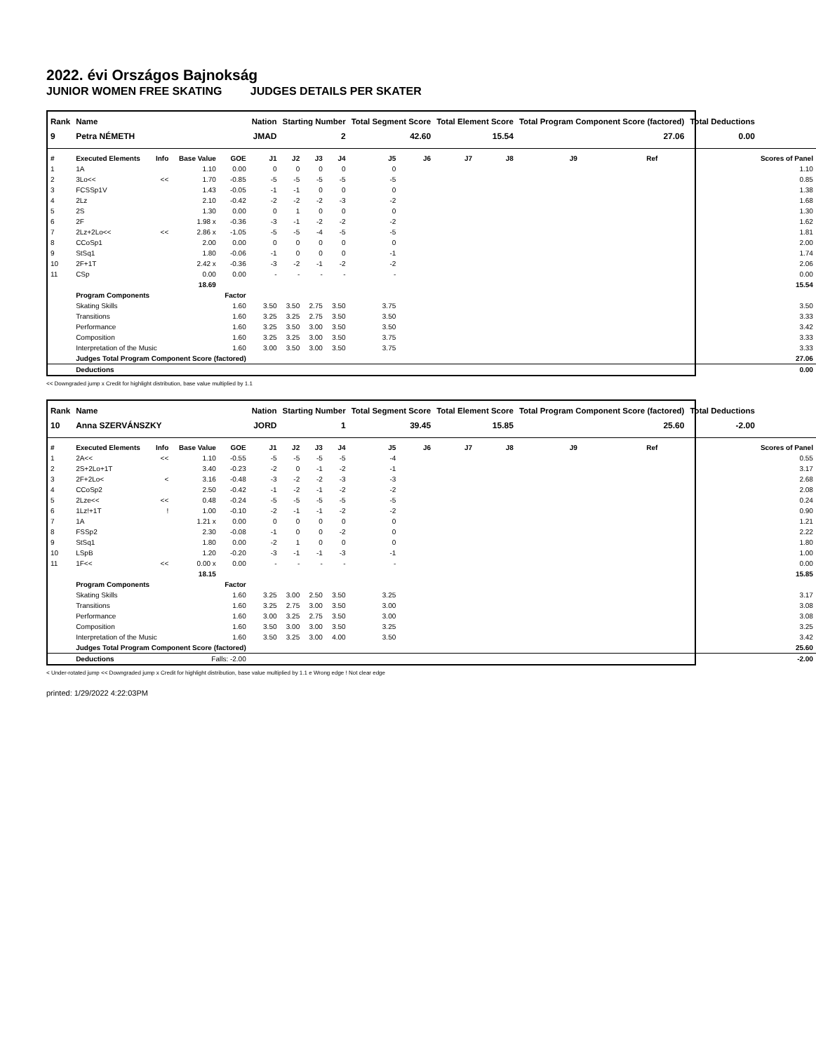2022. évi Országos Bajnokság
JUNIOR WOMEN FREE SKATING JUDGES DETAILS PER SKATER
| Rank | Name | | | | Nation | Starting Number | | | Total Segment Score | | Total Element Score | | Total Program Component Score (factored) | | | Total Deductions | |
| --- | --- | --- | --- | --- | --- | --- | --- | --- | --- | --- | --- | --- | --- | --- | --- | --- | --- |
| 9 | Petra NÉMETH | | | | JMAD | 2 | | | 42.60 | | 15.54 | | 27.06 | | | 0.00 | |
| # | Executed Elements | Info | Base Value | GOE | J1 | J2 | J3 | J4 | J5 | J6 | J7 | J8 | J9 | Ref | | | Scores of Panel |
| 1 | 1A | | 1.10 | 0.00 | 0 | 0 | 0 | 0 | 0 | | | | | | | | 1.10 |
| 2 | 3Lo<< | << | 1.70 | -0.85 | -5 | -5 | -5 | -5 | -5 | | | | | | | | 0.85 |
| 3 | FCSSp1V | | 1.43 | -0.05 | -1 | -1 | 0 | 0 | 0 | | | | | | | | 1.38 |
| 4 | 2Lz | | 2.10 | -0.42 | -2 | -2 | -2 | -3 | -2 | | | | | | | | 1.68 |
| 5 | 2S | | 1.30 | 0.00 | 0 | 1 | 0 | 0 | 0 | | | | | | | | 1.30 |
| 6 | 2F | | 1.98 x | -0.36 | -3 | -1 | -2 | -2 | -2 | | | | | | | | 1.62 |
| 7 | 2Lz+2Lo<< | << | 2.86 x | -1.05 | -5 | -5 | -4 | -5 | -5 | | | | | | | | 1.81 |
| 8 | CCoSp1 | | 2.00 | 0.00 | 0 | 0 | 0 | 0 | 0 | | | | | | | | 2.00 |
| 9 | StSq1 | | 1.80 | -0.06 | -1 | 0 | 0 | 0 | -1 | | | | | | | | 1.74 |
| 10 | 2F+1T | | 2.42 x | -0.36 | -3 | -2 | -1 | -2 | -2 | | | | | | | | 2.06 |
| 11 | CSp | | 0.00 | 0.00 | - | - | - | - | - | | | | | | | | 0.00 |
| | | | 18.69 | | | | | | | | | | | | | | 15.54 |
| | Program Components | | | Factor | | | | | | | | | | | | | |
| | Skating Skills | | | 1.60 | 3.50 | 3.50 | 2.75 | 3.50 | 3.75 | | | | | | | | 3.50 |
| | Transitions | | | 1.60 | 3.25 | 3.25 | 2.75 | 3.50 | 3.50 | | | | | | | | 3.33 |
| | Performance | | | 1.60 | 3.25 | 3.50 | 3.00 | 3.50 | 3.50 | | | | | | | | 3.42 |
| | Composition | | | 1.60 | 3.25 | 3.25 | 3.00 | 3.50 | 3.75 | | | | | | | | 3.33 |
| | Interpretation of the Music | | | 1.60 | 3.00 | 3.50 | 3.00 | 3.50 | 3.75 | | | | | | | | 3.33 |
| | Judges Total Program Component Score (factored) | | | | | | | | | | | | | | | | 27.06 |
| | Deductions | | | | | | | | | | | | | | | | 0.00 |
<< Downgraded jump x Credit for highlight distribution, base value multiplied by 1.1
| Rank | Name | | | | Nation | Starting Number | | | Total Segment Score | | Total Element Score | | Total Program Component Score (factored) | | | Total Deductions | |
| --- | --- | --- | --- | --- | --- | --- | --- | --- | --- | --- | --- | --- | --- | --- | --- | --- | --- |
| 10 | Anna SZERVÁNSZKY | | | | JORD | 1 | | | 39.45 | | 15.85 | | 25.60 | | | -2.00 | |
| # | Executed Elements | Info | Base Value | GOE | J1 | J2 | J3 | J4 | J5 | J6 | J7 | J8 | J9 | Ref | | | Scores of Panel |
| 1 | 2A<< | << | 1.10 | -0.55 | -5 | -5 | -5 | -5 | -4 | | | | | | | | 0.55 |
| 2 | 2S+2Lo+1T | | 3.40 | -0.23 | -2 | 0 | -1 | -2 | -1 | | | | | | | | 3.17 |
| 3 | 2F+2Lo< | < | 3.16 | -0.48 | -3 | -2 | -2 | -3 | -3 | | | | | | | | 2.68 |
| 4 | CCoSp2 | | 2.50 | -0.42 | -1 | -2 | -1 | -2 | -2 | | | | | | | | 2.08 |
| 5 | 2Lze<< | << | 0.48 | -0.24 | -5 | -5 | -5 | -5 | -5 | | | | | | | | 0.24 |
| 6 | 1Lz!+1T | ! | 1.00 | -0.10 | -2 | -1 | -1 | -2 | -2 | | | | | | | | 0.90 |
| 7 | 1A | | 1.21 x | 0.00 | 0 | 0 | 0 | 0 | 0 | | | | | | | | 1.21 |
| 8 | FSSp2 | | 2.30 | -0.08 | -1 | 0 | 0 | -2 | 0 | | | | | | | | 2.22 |
| 9 | StSq1 | | 1.80 | 0.00 | -2 | 1 | 0 | 0 | 0 | | | | | | | | 1.80 |
| 10 | LSpB | | 1.20 | -0.20 | -3 | -1 | -1 | -3 | -1 | | | | | | | | 1.00 |
| 11 | 1F<< | << | 0.00 x | 0.00 | - | - | - | - | - | | | | | | | | 0.00 |
| | | | 18.15 | | | | | | | | | | | | | | 15.85 |
| | Program Components | | | Factor | | | | | | | | | | | | | |
| | Skating Skills | | | 1.60 | 3.25 | 3.00 | 2.50 | 3.50 | 3.25 | | | | | | | | 3.17 |
| | Transitions | | | 1.60 | 3.25 | 2.75 | 3.00 | 3.50 | 3.00 | | | | | | | | 3.08 |
| | Performance | | | 1.60 | 3.00 | 3.25 | 2.75 | 3.50 | 3.00 | | | | | | | | 3.08 |
| | Composition | | | 1.60 | 3.50 | 3.00 | 3.00 | 3.50 | 3.25 | | | | | | | | 3.25 |
| | Interpretation of the Music | | | 1.60 | 3.50 | 3.25 | 3.00 | 4.00 | 3.50 | | | | | | | | 3.42 |
| | Judges Total Program Component Score (factored) | | | | | | | | | | | | | | | | 25.60 |
| | Deductions | Falls: -2.00 | | | | | | | | | | | | | | | -2.00 |
< Under-rotated jump << Downgraded jump x Credit for highlight distribution, base value multiplied by 1.1 e Wrong edge ! Not clear edge
printed: 1/29/2022 4:22:03PM